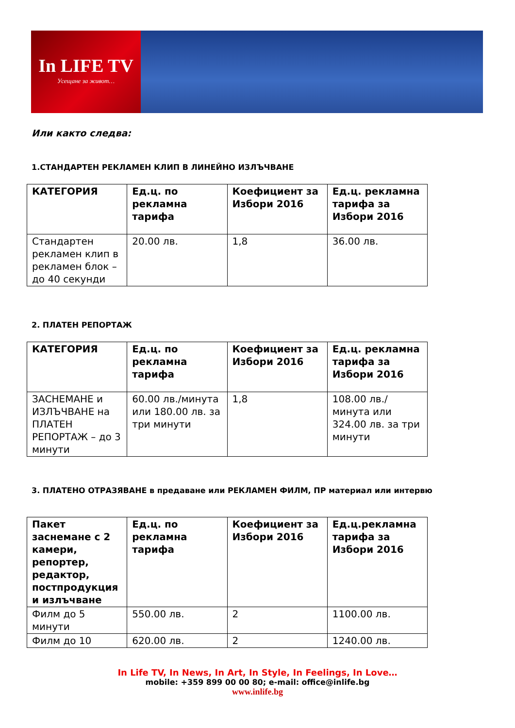In LIFE TV
Усещане за живот…
Или както следва:
1.СТАНДАРТЕН РЕКЛАМЕН КЛИП В ЛИНЕЙНО ИЗЛЪЧВАНЕ
| КАТЕГОРИЯ | Ед.ц. по рекламна тарифа | Коефициент за Избори 2016 | Ед.ц. рекламна тарифа за Избори 2016 |
| --- | --- | --- | --- |
| Стандартен рекламен клип в рекламен блок – до 40 секунди | 20.00 лв. | 1,8 | 36.00 лв. |
2. ПЛАТЕН РЕПОРТАЖ
| КАТЕГОРИЯ | Ед.ц. по рекламна тарифа | Коефициент за Избори 2016 | Ед.ц. рекламна тарифа за Избори 2016 |
| --- | --- | --- | --- |
| ЗАСНЕМАНЕ и ИЗЛЪЧВАНЕ на ПЛАТЕН РЕПОРТАЖ – до 3 минути | 60.00 лв./минута или 180.00 лв. за три минути | 1,8 | 108.00 лв./минута или 324.00 лв. за три минути |
3. ПЛАТЕНО ОТРАЗЯВАНЕ в предаване или РЕКЛАМЕН ФИЛМ, ПР материал или интервю
| Пакет заснемане с 2 камери, репортер, редактор, постпродукция и излъчване | Ед.ц. по рекламна тарифа | Коефициент за Избори 2016 | Ед.ц.рекламна тарифа за Избори 2016 |
| --- | --- | --- | --- |
| Филм до 5 минути | 550.00 лв. | 2 | 1100.00 лв. |
| Филм до 10 | 620.00 лв. | 2 | 1240.00 лв. |
In Life TV, In News, In Art, In Style, In Feelings, In Love…
mobile: +359 899 00 00 80; e-mail: office@inlife.bg
www.inlife.bg